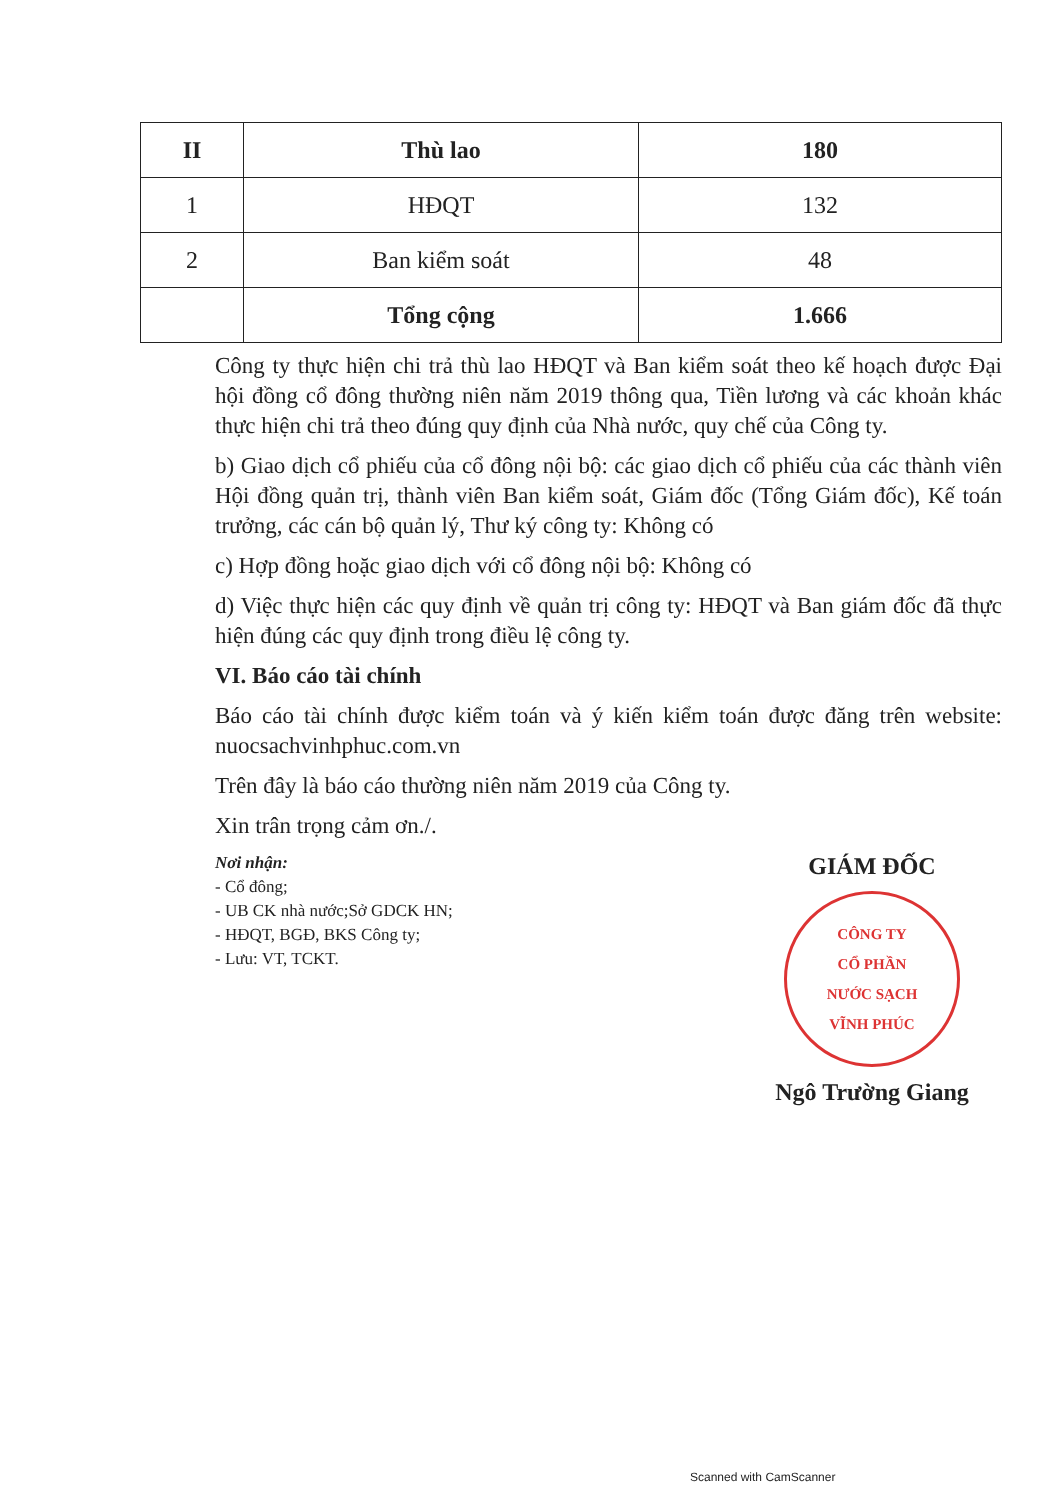| II | Thù lao | 180 |
| 1 | HĐQT | 132 |
| 2 | Ban kiểm soát | 48 |
| | Tổng cộng | 1.666 |
Công ty thực hiện chi trả thù lao HĐQT và Ban kiểm soát theo kế hoạch được Đại hội đồng cổ đông thường niên năm 2019 thông qua, Tiền lương và các khoản khác thực hiện chi trả theo đúng quy định của Nhà nước, quy chế của Công ty.
b) Giao dịch cổ phiếu của cổ đông nội bộ: các giao dịch cổ phiếu của các thành viên Hội đồng quản trị, thành viên Ban kiểm soát, Giám đốc (Tổng Giám đốc), Kế toán trưởng, các cán bộ quản lý, Thư ký công ty: Không có
c) Hợp đồng hoặc giao dịch với cổ đông nội bộ: Không có
d) Việc thực hiện các quy định về quản trị công ty: HĐQT và Ban giám đốc đã thực hiện đúng các quy định trong điều lệ công ty.
VI. Báo cáo tài chính
Báo cáo tài chính được kiểm toán và ý kiến kiểm toán được đăng trên website: nuocsachvinhphuc.com.vn
Trên đây là báo cáo thường niên năm 2019 của Công ty.
Xin trân trọng cảm ơn./.
Nơi nhận:
- Cổ đông;
- UB CK nhà nước;Sở GDCK HN;
- HĐQT, BGĐ, BKS Công ty;
- Lưu: VT, TCKT.
GIÁM ĐỐC
CÔNG TY
CỔ PHẦN
NƯỚC SẠCH
VĨNH PHÚC
Ngô Trường Giang
Scanned with CamScanner